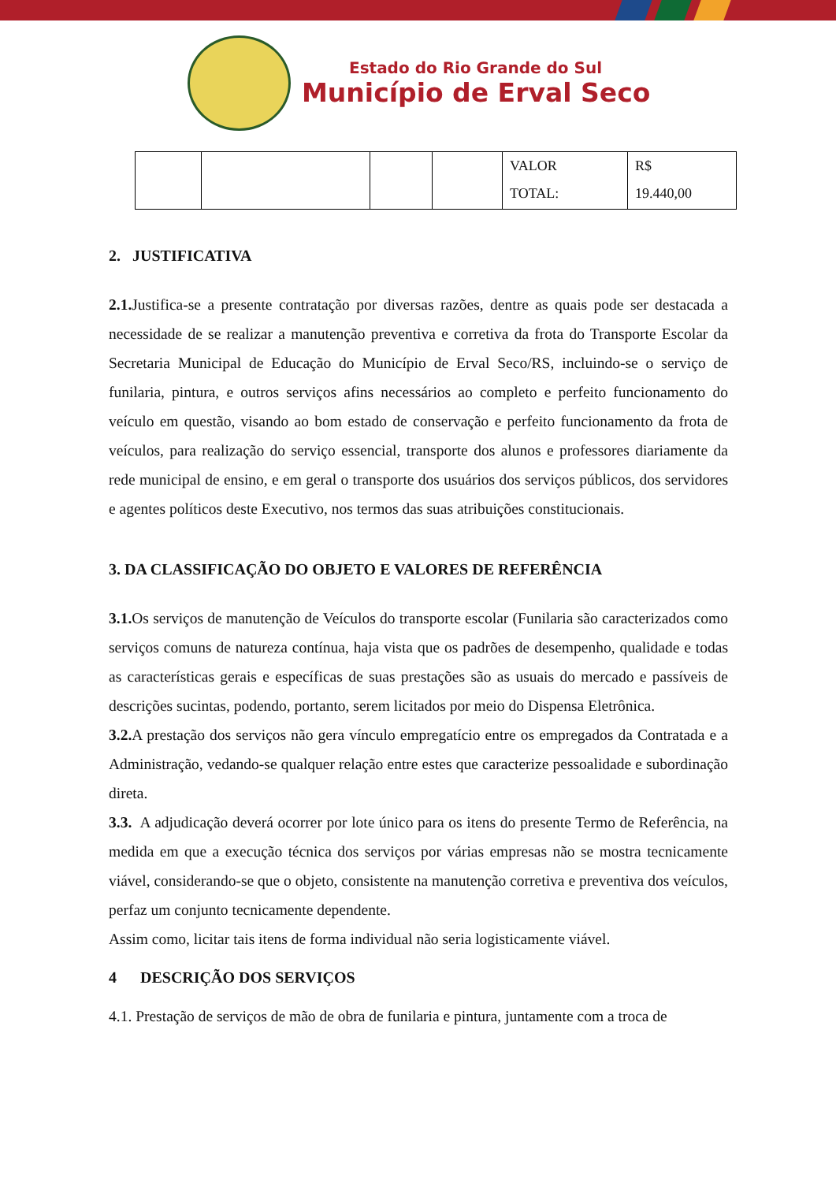Estado do Rio Grande do Sul
Município de Erval Seco
| | | | | VALOR TOTAL: | R$ 19.440,00 |
2. JUSTIFICATIVA
2.1. Justifica-se a presente contratação por diversas razões, dentre as quais pode ser destacada a necessidade de se realizar a manutenção preventiva e corretiva da frota do Transporte Escolar da Secretaria Municipal de Educação do Município de Erval Seco/RS, incluindo-se o serviço de funilaria, pintura, e outros serviços afins necessários ao completo e perfeito funcionamento do veículo em questão, visando ao bom estado de conservação e perfeito funcionamento da frota de veículos, para realização do serviço essencial, transporte dos alunos e professores diariamente da rede municipal de ensino, e em geral o transporte dos usuários dos serviços públicos, dos servidores e agentes políticos deste Executivo, nos termos das suas atribuições constitucionais.
3. DA CLASSIFICAÇÃO DO OBJETO E VALORES DE REFERÊNCIA
3.1. Os serviços de manutenção de Veículos do transporte escolar (Funilaria são caracterizados como serviços comuns de natureza contínua, haja vista que os padrões de desempenho, qualidade e todas as características gerais e específicas de suas prestações são as usuais do mercado e passíveis de descrições sucintas, podendo, portanto, serem licitados por meio do Dispensa Eletrônica.
3.2. A prestação dos serviços não gera vínculo empregatício entre os empregados da Contratada e a Administração, vedando-se qualquer relação entre estes que caracterize pessoalidade e subordinação direta.
3.3. A adjudicação deverá ocorrer por lote único para os itens do presente Termo de Referência, na medida em que a execução técnica dos serviços por várias empresas não se mostra tecnicamente viável, considerando-se que o objeto, consistente na manutenção corretiva e preventiva dos veículos, perfaz um conjunto tecnicamente dependente.
Assim como, licitar tais itens de forma individual não seria logisticamente viável.
4 DESCRIÇÃO DOS SERVIÇOS
4.1. Prestação de serviços de mão de obra de funilaria e pintura, juntamente com a troca de